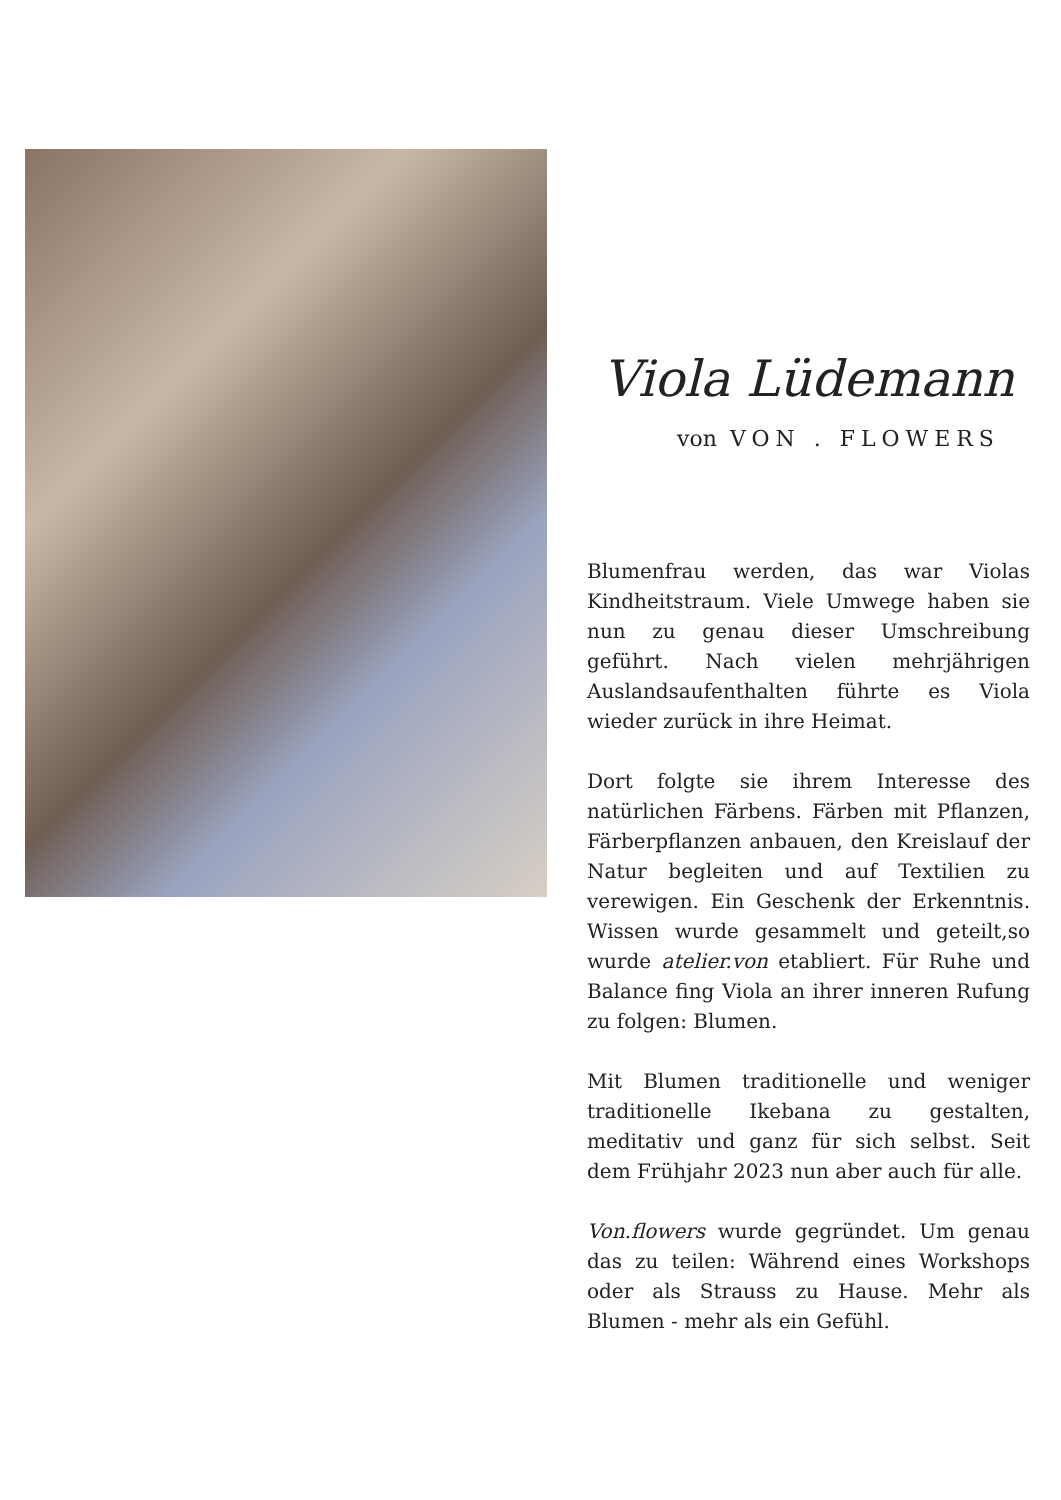Viola Lüdemann
von VON . FLOWERS
Blumenfrau werden, das war Violas Kindheitstraum. Viele Umwege haben sie nun zu genau dieser Umschreibung geführt. Nach vielen mehrjährigen Auslandsaufenthalten führte es Viola wieder zurück in ihre Heimat.
Dort folgte sie ihrem Interesse des natürlichen Färbens. Färben mit Pflanzen, Färberpflanzen anbauen, den Kreislauf der Natur begleiten und auf Textilien zu verewigen. Ein Geschenk der Erkenntnis. Wissen wurde gesammelt und geteilt,so wurde atelier.von etabliert. Für Ruhe und Balance fing Viola an ihrer inneren Rufung zu folgen: Blumen.
Mit Blumen traditionelle und weniger traditionelle Ikebana zu gestalten, meditativ und ganz für sich selbst. Seit dem Frühjahr 2023 nun aber auch für alle.
Von.flowers wurde gegründet. Um genau das zu teilen: Während eines Workshops oder als Strauss zu Hause. Mehr als Blumen - mehr als ein Gefühl.